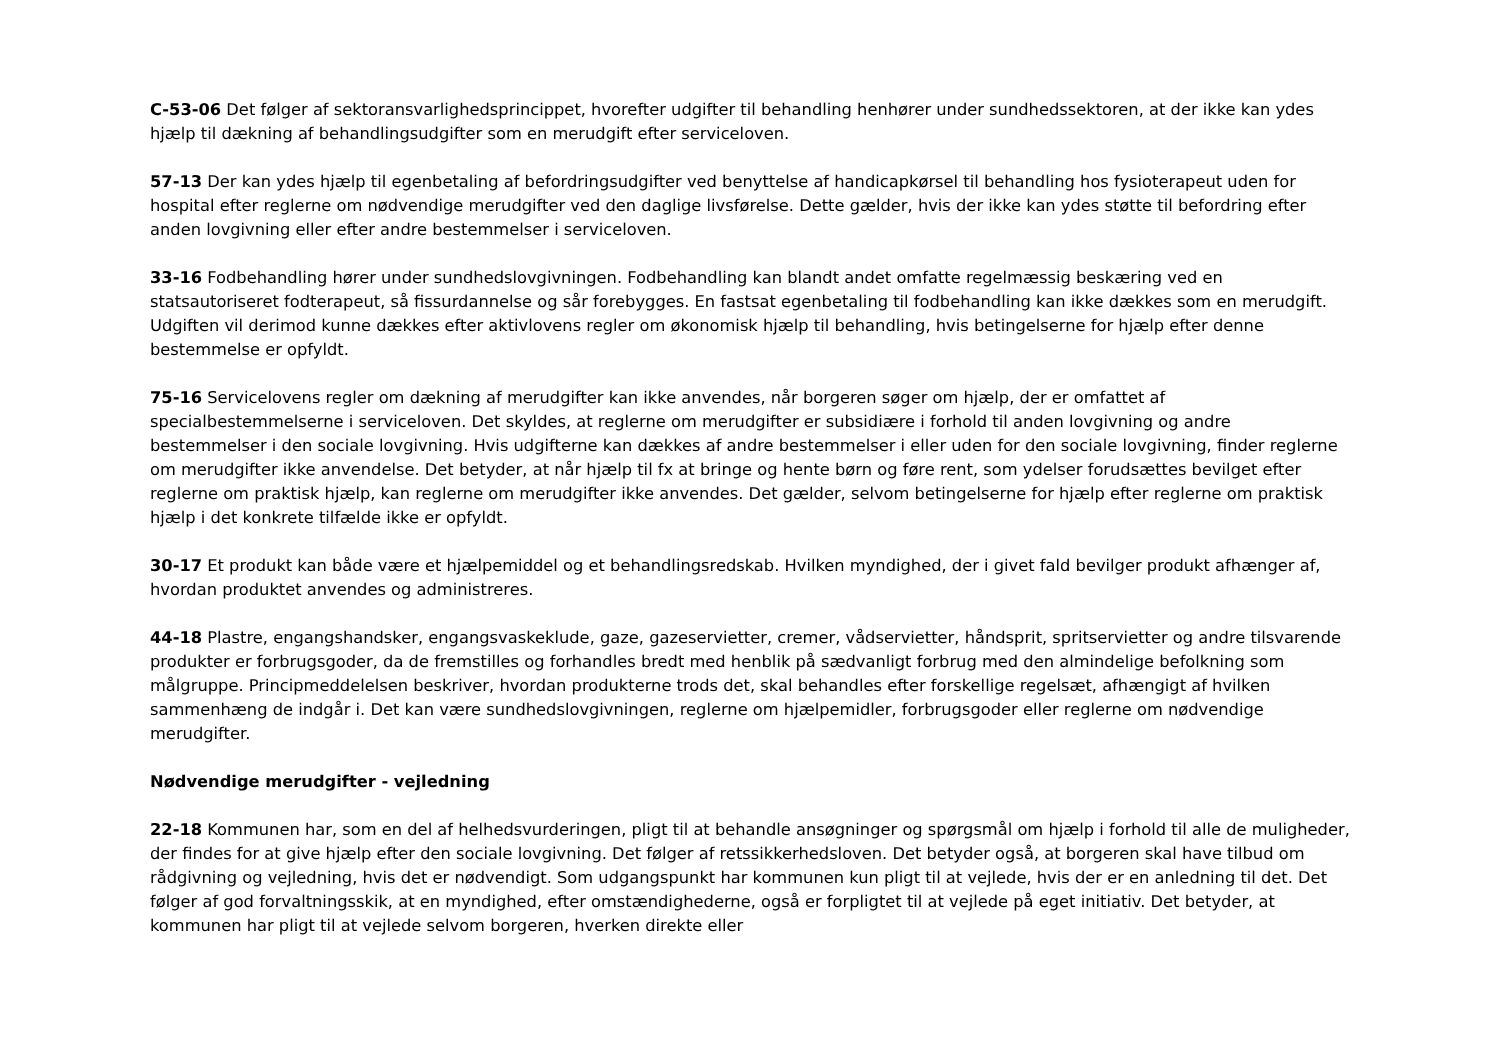C-53-06 Det følger af sektoransvarlighedsprincippet, hvorefter udgifter til behandling henhører under sundhedssektoren, at der ikke kan ydes hjælp til dækning af behandlingsudgifter som en merudgift efter serviceloven.
57-13 Der kan ydes hjælp til egenbetaling af befordringsudgifter ved benyttelse af handicapkørsel til behandling hos fysioterapeut uden for hospital efter reglerne om nødvendige merudgifter ved den daglige livsførelse. Dette gælder, hvis der ikke kan ydes støtte til befordring efter anden lovgivning eller efter andre bestemmelser i serviceloven.
33-16 Fodbehandling hører under sundhedslovgivningen. Fodbehandling kan blandt andet omfatte regelmæssig beskæring ved en statsautoriseret fodterapeut, så fissurdannelse og sår forebygges. En fastsat egenbetaling til fodbehandling kan ikke dækkes som en merudgift. Udgiften vil derimod kunne dækkes efter aktivlovens regler om økonomisk hjælp til behandling, hvis betingelserne for hjælp efter denne bestemmelse er opfyldt.
75-16 Servicelovens regler om dækning af merudgifter kan ikke anvendes, når borgeren søger om hjælp, der er omfattet af specialbestemmelserne i serviceloven. Det skyldes, at reglerne om merudgifter er subsidiære i forhold til anden lovgivning og andre bestemmelser i den sociale lovgivning. Hvis udgifterne kan dækkes af andre bestemmelser i eller uden for den sociale lovgivning, finder reglerne om merudgifter ikke anvendelse. Det betyder, at når hjælp til fx at bringe og hente børn og føre rent, som ydelser forudsættes bevilget efter reglerne om praktisk hjælp, kan reglerne om merudgifter ikke anvendes. Det gælder, selvom betingelserne for hjælp efter reglerne om praktisk hjælp i det konkrete tilfælde ikke er opfyldt.
30-17 Et produkt kan både være et hjælpemiddel og et behandlingsredskab. Hvilken myndighed, der i givet fald bevilger produkt afhænger af, hvordan produktet anvendes og administreres.
44-18 Plastre, engangshandsker, engangsvaskeklude, gaze, gazeservietter, cremer, vådservietter, håndsprit, spritservietter og andre tilsvarende produkter er forbrugsgoder, da de fremstilles og forhandles bredt med henblik på sædvanligt forbrug med den almindelige befolkning som målgruppe. Principmeddelelsen beskriver, hvordan produkterne trods det, skal behandles efter forskellige regelsæt, afhængigt af hvilken sammenhæng de indgår i. Det kan være sundhedslovgivningen, reglerne om hjælpemidler, forbrugsgoder eller reglerne om nødvendige merudgifter.
Nødvendige merudgifter - vejledning
22-18 Kommunen har, som en del af helhedsvurderingen, pligt til at behandle ansøgninger og spørgsmål om hjælp i forhold til alle de muligheder, der findes for at give hjælp efter den sociale lovgivning. Det følger af retssikkerhedsloven. Det betyder også, at borgeren skal have tilbud om rådgivning og vejledning, hvis det er nødvendigt. Som udgangspunkt har kommunen kun pligt til at vejlede, hvis der er en anledning til det. Det følger af god forvaltningsskik, at en myndighed, efter omstændighederne, også er forpligtet til at vejlede på eget initiativ. Det betyder, at kommunen har pligt til at vejlede selvom borgeren, hverken direkte eller